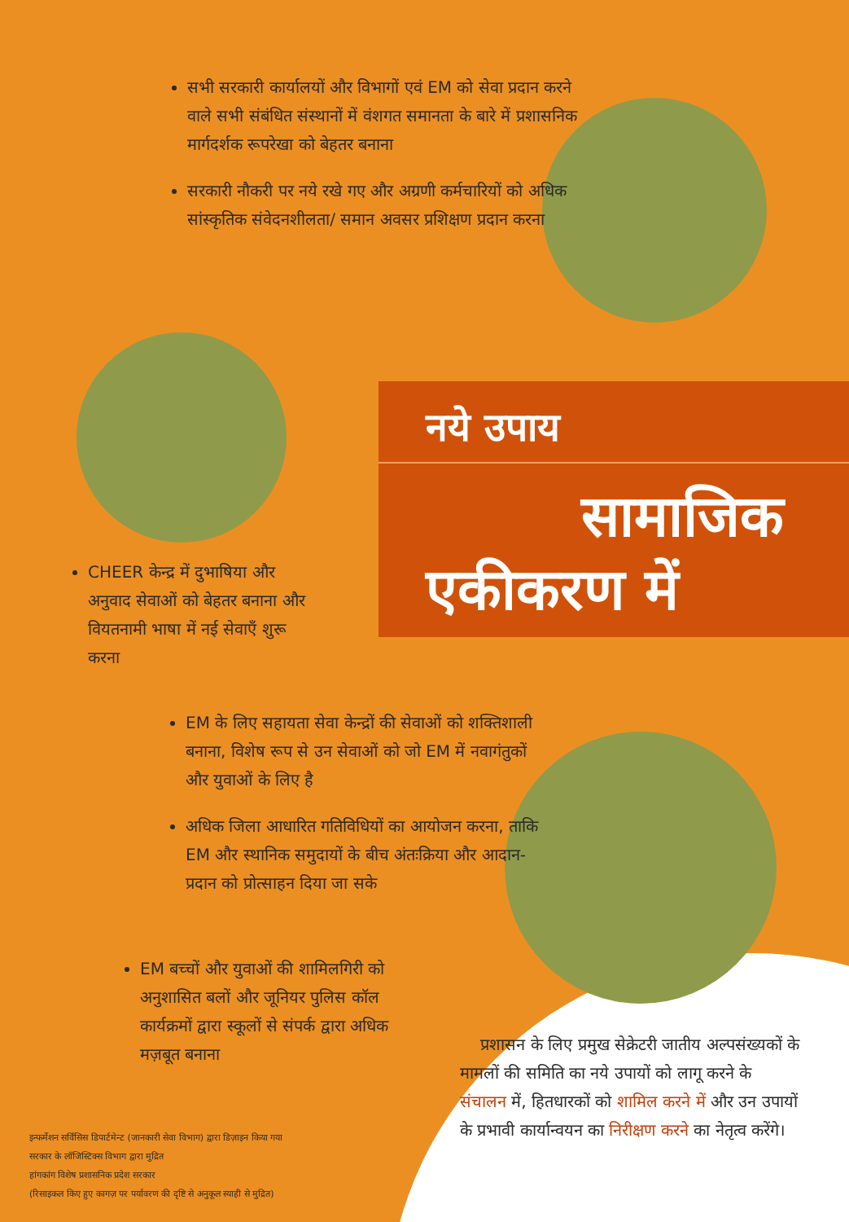सभी सरकारी कार्यालयों और विभागों एवं EM को सेवा प्रदान करने वाले सभी संबंधित संस्थानों में वंशगत समानता के बारे में प्रशासनिक मार्गदर्शक रूपरेखा को बेहतर बनाना
सरकारी नौकरी पर नये रखे गए और अग्रणी कर्मचारियों को अधिक सांस्कृतिक संवेदनशीलता/ समान अवसर प्रशिक्षण प्रदान करना
नये उपाय
सामाजिक
एकीकरण में
CHEER केन्द्र में दुभाषिया और अनुवाद सेवाओं को बेहतर बनाना और वियतनामी भाषा में नई सेवाएँ शुरू करना
EM के लिए सहायता सेवा केन्द्रों की सेवाओं को शक्तिशाली बनाना, विशेष रूप से उन सेवाओं को जो EM में नवागंतुकों और युवाओं के लिए है
अधिक जिला आधारित गतिविधियों का आयोजन करना, ताकि EM और स्थानिक समुदायों के बीच अंतःक्रिया और आदान-प्रदान को प्रोत्साहन दिया जा सके
EM बच्चों और युवाओं की शामिलगिरी को अनुशासित बलों और जूनियर पुलिस कॉल कार्यक्रमों द्वारा स्कूलों से संपर्क द्वारा अधिक मज़बूत बनाना
प्रशासन के लिए प्रमुख सेक्रेटरी जातीय अल्पसंख्यकों के मामलों की समिति का नये उपायों को लागू करने के संचालन में, हितधारकों को शामिल करने में और उन उपायों के प्रभावी कार्यान्वयन का निरीक्षण करने का नेतृत्व करेंगे।
इन्फर्मेशन सर्विसिस डिपार्टमेन्ट (जानकारी सेवा विभाग) द्वारा डिज़ाइन किया गया
सरकार के लॉजिस्टिक्स विभाग द्वारा मुद्रित
हांगकांग विशेष प्रशासनिक प्रदेश सरकार
(रिसाइकल किए हुए कागज़ पर पर्यावरण की दृष्टि से अनुकूल स्याही से मुद्रित)